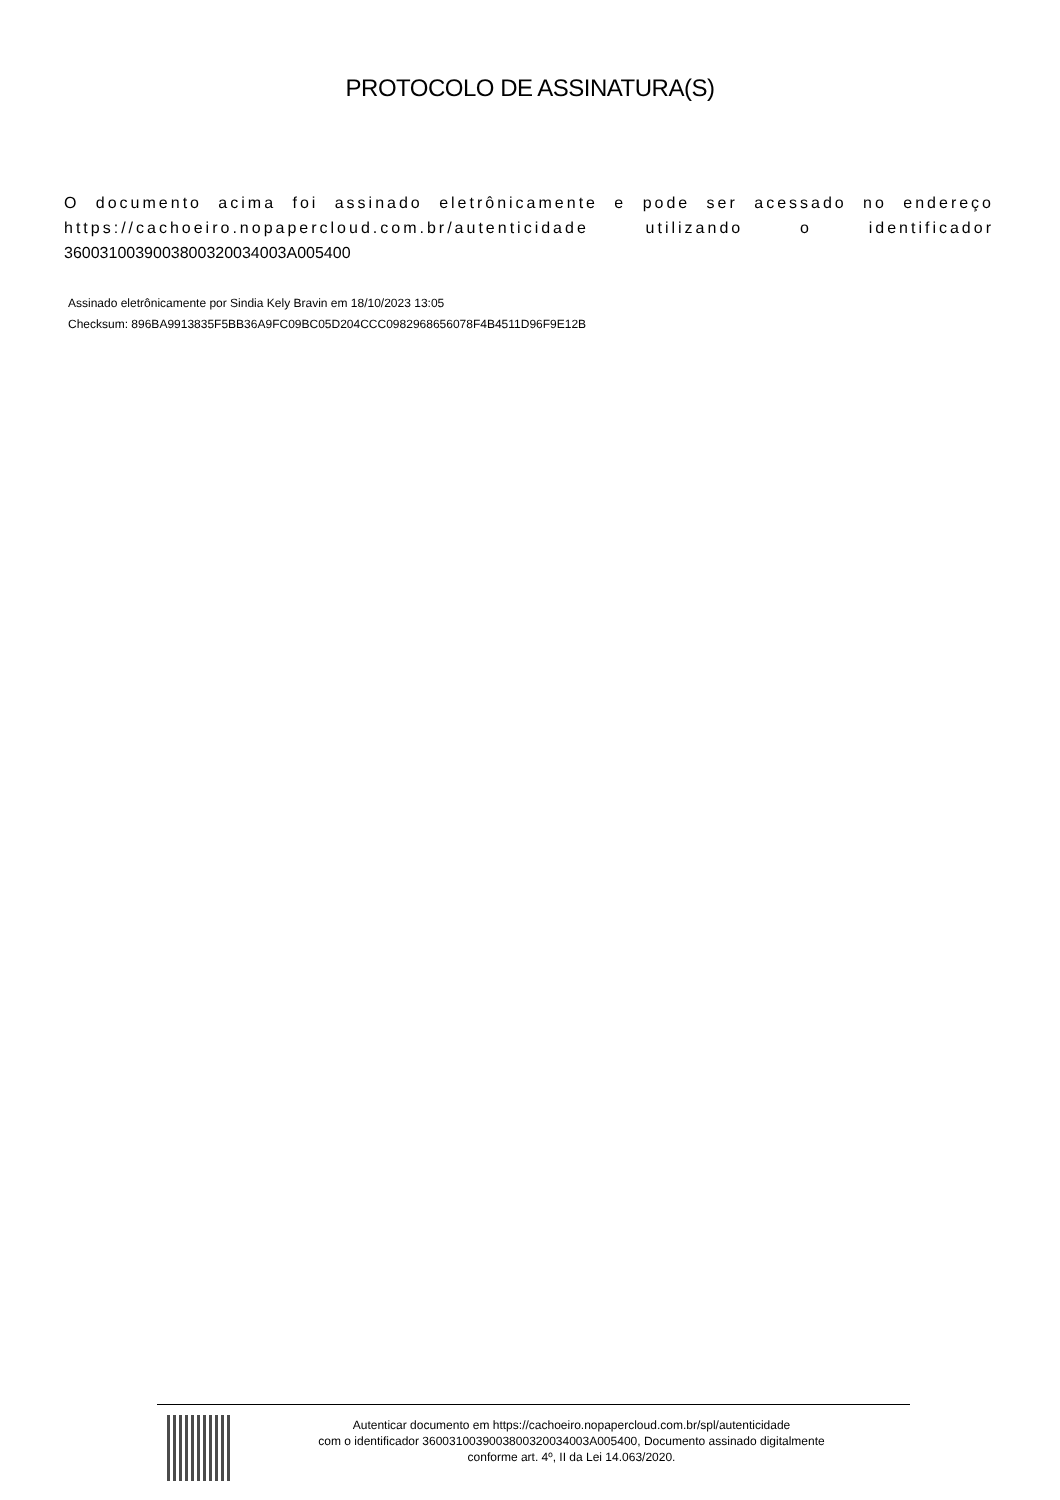PROTOCOLO DE ASSINATURA(S)
O documento acima foi assinado eletrônicamente e pode ser acessado no endereço https://cachoeiro.nopapercloud.com.br/autenticidade utilizando o identificador 360031003900380032003400​3A005400
Assinado eletrônicamente por Sindia Kely Bravin em 18/10/2023 13:05
Checksum: 896BA9913835F5BB36A9FC09BC05D204CCC0982968656078F4B4511D96F9E12B
Autenticar documento em https://cachoeiro.nopapercloud.com.br/spl/autenticidade
com o identificador 3600310039003800320034003A005400, Documento assinado digitalmente
conforme art. 4º, II da Lei 14.063/2020.